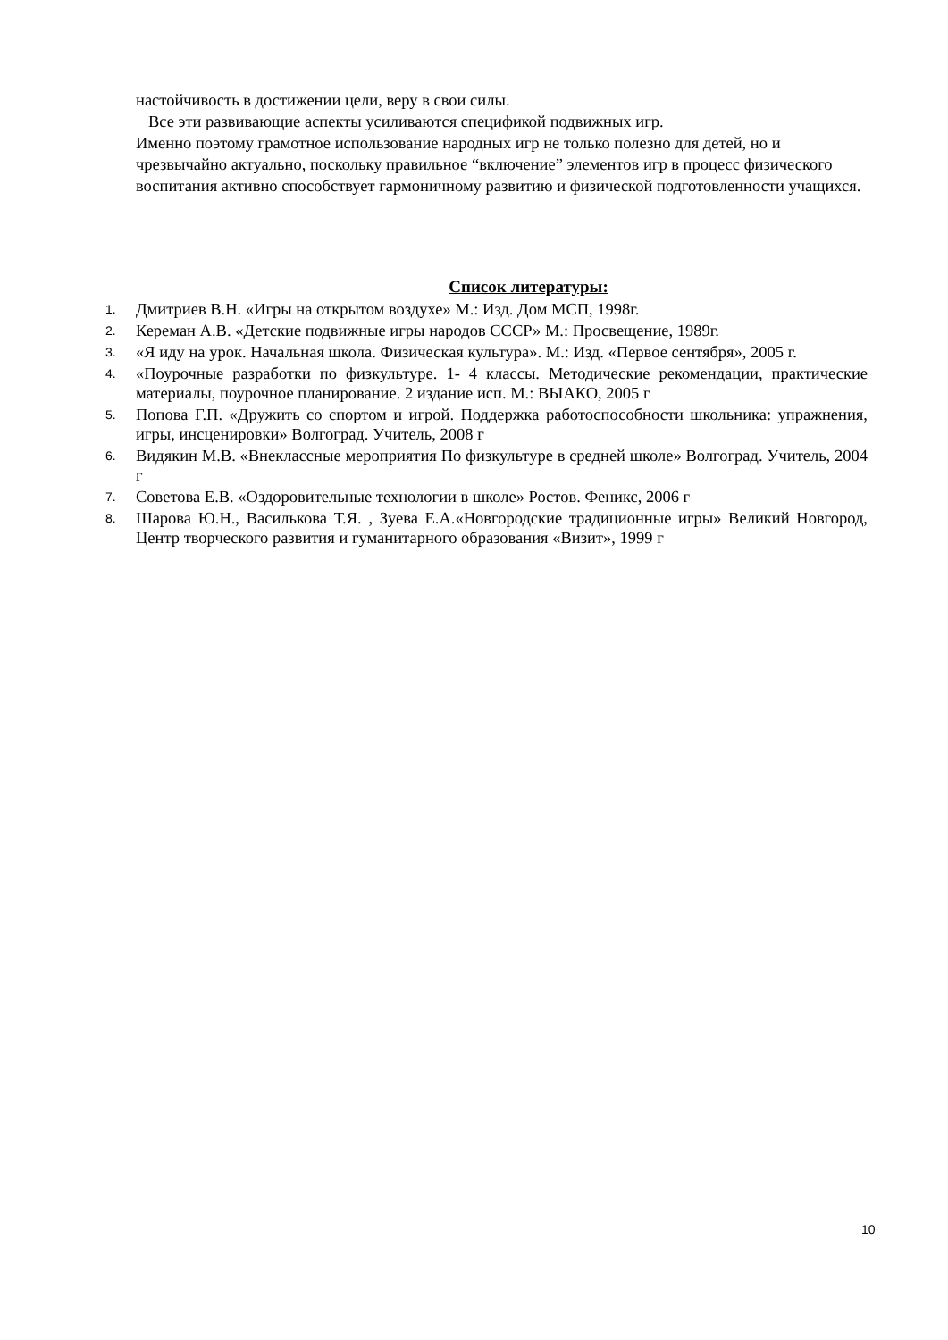настойчивость в достижении цели, веру в свои силы.
Все эти развивающие аспекты усиливаются спецификой подвижных игр.
Именно поэтому грамотное использование народных игр не только полезно для детей, но и чрезвычайно актуально, поскольку правильное “включение” элементов игр в процесс физического воспитания активно способствует гармоничному развитию и физической подготовленности учащихся.
Список литературы:
1. Дмитриев В.Н. «Игры на открытом воздухе» М.: Изд. Дом МСП, 1998г.
2. Кереман А.В. «Детские подвижные игры народов СССР» М.: Просвещение, 1989г.
3. «Я иду на урок. Начальная школа. Физическая культура». М.: Изд. «Первое сентября», 2005 г.
4. «Поурочные разработки по физкультуре. 1- 4 классы. Методические рекомендации, практические материалы, поурочное планирование. 2 издание исп. М.: ВЫАКО, 2005 г
5. Попова Г.П. «Дружить со спортом и игрой. Поддержка работоспособности школьника: упражнения, игры, инсценировки» Волгоград. Учитель, 2008 г
6. Видякин М.В. «Внеклассные мероприятия По физкультуре в средней школе» Волгоград. Учитель, 2004 г
7. Советова Е.В. «Оздоровительные технологии в школе» Ростов. Феникс, 2006 г
8. Шарова Ю.Н., Василькова Т.Я. , Зуева Е.А.«Новгородские традиционные игры» Великий Новгород, Центр творческого развития и гуманитарного образования «Визит», 1999 г
10